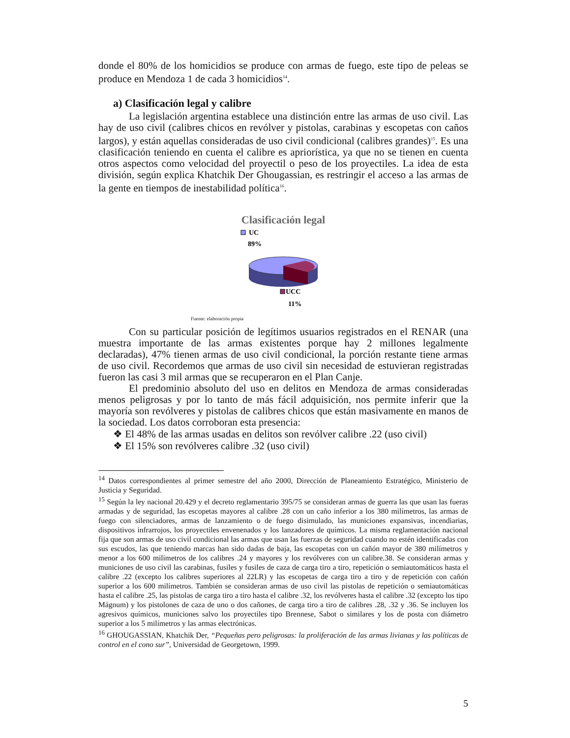donde el 80% de los homicidios se produce con armas de fuego, este tipo de peleas se produce en Mendoza 1 de cada 3 homicidios<sup>14</sup>.
a) Clasificación legal y calibre
La legislación argentina establece una distinción entre las armas de uso civil. Las hay de uso civil (calibres chicos en revólver y pistolas, carabinas y escopetas con caños largos), y están aquellas consideradas de uso civil condicional (calibres grandes)<sup>15</sup>. Es una clasificación teniendo en cuenta el calibre es apriorística, ya que no se tienen en cuenta otros aspectos como velocidad del proyectil o peso de los proyectiles. La idea de esta división, según explica Khatchik Der Ghougassian, es restringir el acceso a las armas de la gente en tiempos de inestabilidad política<sup>16</sup>.
Clasificación legal
UC
89%
UCC
11%
Fuente: elaboración propia
Con su particular posición de legítimos usuarios registrados en el RENAR (una muestra importante de las armas existentes porque hay 2 millones legalmente declaradas), 47% tienen armas de uso civil condicional, la porción restante tiene armas de uso civil. Recordemos que armas de uso civil sin necesidad de estuvieran registradas fueron las casi 3 mil armas que se recuperaron en el Plan Canje.
El predominio absoluto del uso en delitos en Mendoza de armas consideradas menos peligrosas y por lo tanto de más fácil adquisición, nos permite inferir que la mayoría son revólveres y pistolas de calibres chicos que están masivamente en manos de la sociedad. Los datos corroboran esta presencia:
❖ El 48% de las armas usadas en delitos son revólver calibre .22 (uso civil)
❖ El 15% son revólveres calibre .32 (uso civil)
<sup>14</sup> Datos correspondientes al primer semestre del año 2000, Dirección de Planeamiento Estratégico, Ministerio de Justicia y Seguridad.
<sup>15</sup> Según la ley nacional 20.429 y el decreto reglamentario 395/75 se consideran armas de guerra las que usan las fueras armadas y de seguridad, las escopetas mayores al calibre .28 con un caño inferior a los 380 milímetros, las armas de fuego con silenciadores, armas de lanzamiento o de fuego disimulado, las municiones expansivas, incendiarias, dispositivos infrarrojos, los proyectiles envenenados y los lanzadores de químicos. La misma reglamentación nacional fija que son armas de uso civil condicional las armas que usan las fuerzas de seguridad cuando no estén identificadas con sus escudos, las que teniendo marcas han sido dadas de baja, las escopetas con un cañón mayor de 380 milímetros y menor a los 600 milímetros de los calibres .24 y mayores y los revólveres con un calibre.38. Se consideran armas y municiones de uso civil las carabinas, fusiles y fusiles de caza de carga tiro a tiro, repetición o semiautomáticos hasta el calibre .22 (excepto los calibres superiores al 22LR) y las escopetas de carga tiro a tiro y de repetición con cañón superior a los 600 milímetros. También se consideran armas de uso civil las pistolas de repetición o semiautomáticas hasta el calibre .25, las pistolas de carga tiro a tiro hasta el calibre .32, los revólveres hasta el calibre .32 (excepto los tipo Mágnum) y los pistolones de caza de uno o dos cañones, de carga tiro a tiro de calibres .28, .32 y .36. Se incluyen los agresivos químicos, municiones salvo los proyectiles tipo Brennese, Sabot o similares y los de posta con diámetro superior a los 5 milímetros y las armas electrónicas.
<sup>16</sup> GHOUGASSIAN, Khatchik Der, “Pequeñas pero peligrosas: la proliferación de las armas livianas y las políticas de control en el cono sur”, Universidad de Georgetown, 1999.
5